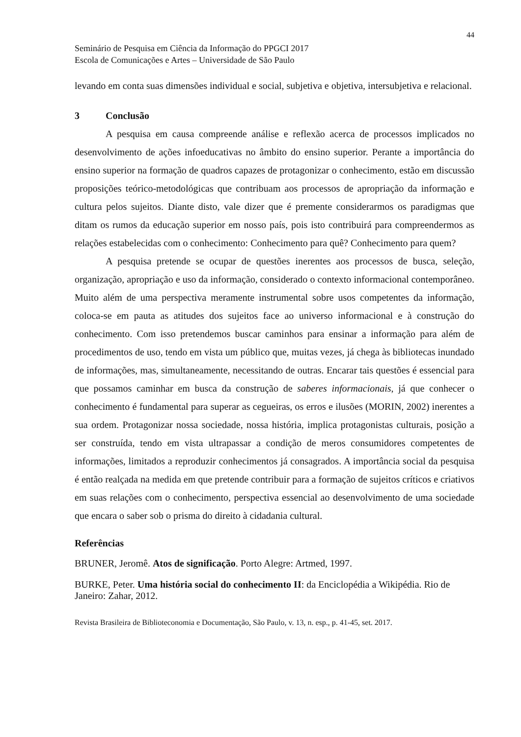44
Seminário de Pesquisa em Ciência da Informação do PPGCI 2017
Escola de Comunicações e Artes – Universidade de São Paulo
levando em conta suas dimensões individual e social, subjetiva e objetiva, intersubjetiva e relacional.
3 Conclusão
A pesquisa em causa compreende análise e reflexão acerca de processos implicados no desenvolvimento de ações infoeducativas no âmbito do ensino superior. Perante a importância do ensino superior na formação de quadros capazes de protagonizar o conhecimento, estão em discussão proposições teórico-metodológicas que contribuam aos processos de apropriação da informação e cultura pelos sujeitos. Diante disto, vale dizer que é premente considerarmos os paradigmas que ditam os rumos da educação superior em nosso país, pois isto contribuirá para compreendermos as relações estabelecidas com o conhecimento: Conhecimento para quê? Conhecimento para quem?
A pesquisa pretende se ocupar de questões inerentes aos processos de busca, seleção, organização, apropriação e uso da informação, considerado o contexto informacional contemporâneo. Muito além de uma perspectiva meramente instrumental sobre usos competentes da informação, coloca-se em pauta as atitudes dos sujeitos face ao universo informacional e à construção do conhecimento. Com isso pretendemos buscar caminhos para ensinar a informação para além de procedimentos de uso, tendo em vista um público que, muitas vezes, já chega às bibliotecas inundado de informações, mas, simultaneamente, necessitando de outras. Encarar tais questões é essencial para que possamos caminhar em busca da construção de saberes informacionais, já que conhecer o conhecimento é fundamental para superar as cegueiras, os erros e ilusões (MORIN, 2002) inerentes a sua ordem. Protagonizar nossa sociedade, nossa história, implica protagonistas culturais, posição a ser construída, tendo em vista ultrapassar a condição de meros consumidores competentes de informações, limitados a reproduzir conhecimentos já consagrados. A importância social da pesquisa é então realçada na medida em que pretende contribuir para a formação de sujeitos críticos e criativos em suas relações com o conhecimento, perspectiva essencial ao desenvolvimento de uma sociedade que encara o saber sob o prisma do direito à cidadania cultural.
Referências
BRUNER, Jeromê. Atos de significação. Porto Alegre: Artmed, 1997.
BURKE, Peter. Uma história social do conhecimento II: da Enciclopédia a Wikipédia. Rio de Janeiro: Zahar, 2012.
Revista Brasileira de Biblioteconomia e Documentação, São Paulo, v. 13, n. esp., p. 41-45, set. 2017.